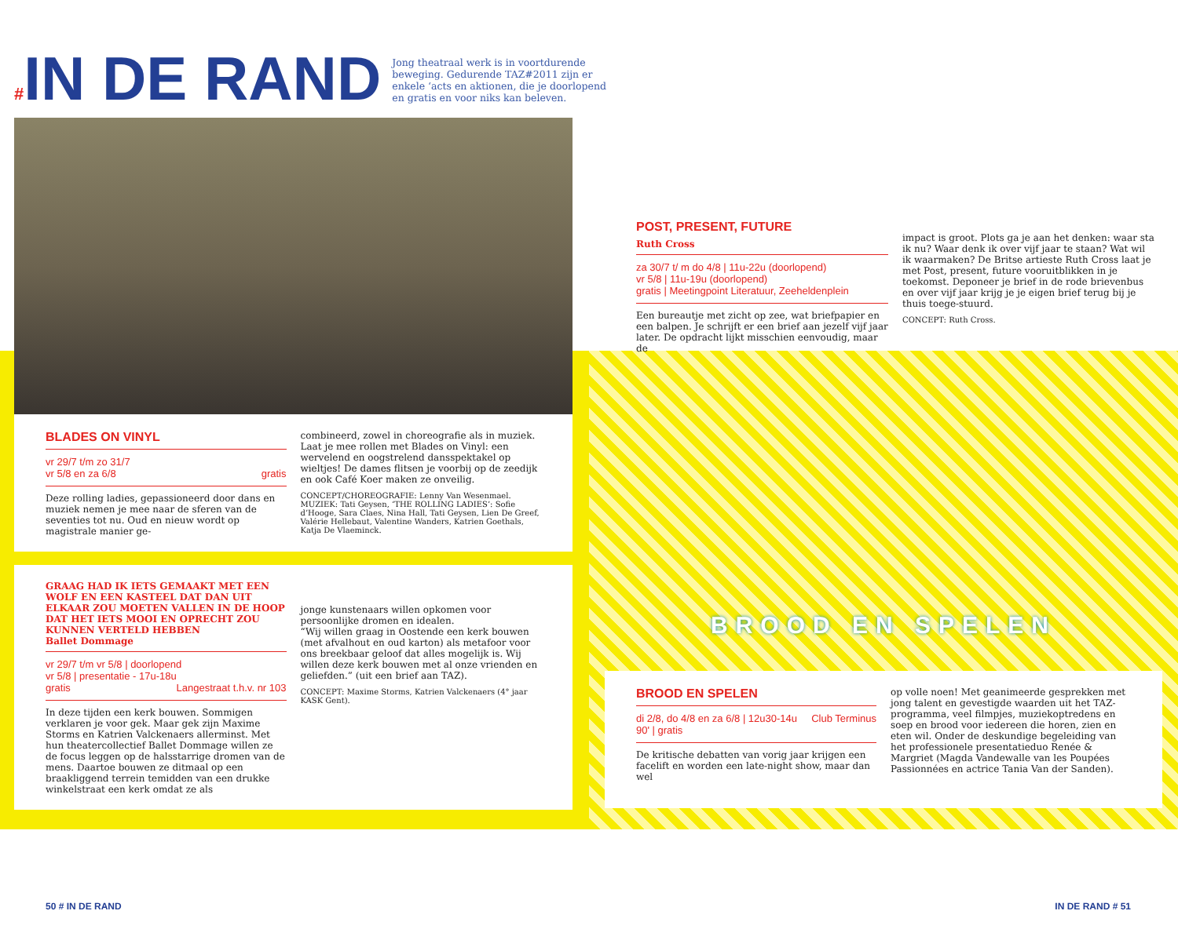#IN DE RAND
Jong theatraal werk is in voortdurende beweging. Gedurende TAZ#2011 zijn er enkele ‘acts en aktionen, die je doorlopend en gratis en voor niks kan beleven.
POST, PRESENT, FUTURE
Ruth Cross
za 30/7 t/ m do 4/8 | 11u-22u (doorlopend)
vr 5/8 | 11u-19u (doorlopend)
gratis | Meetingpoint Literatuur, Zeeheldenplein
Een bureautje met zicht op zee, wat briefpapier en een balpen. Je schrijft er een brief aan jezelf vijf jaar later. De opdracht lijkt misschien eenvoudig, maar de
impact is groot. Plots ga je aan het denken: waar sta ik nu? Waar denk ik over vijf jaar te staan? Wat wil ik waarmaken? De Britse artieste Ruth Cross laat je met Post, present, future vooruitblikken in je toekomst. Deponeer je brief in de rode brievenbus en over vijf jaar krijg je je eigen brief terug bij je thuis toege-stuurd.
CONCEPT: Ruth Cross.
BLADES ON VINYL
vr 29/7 t/m zo 31/7
vr 5/8 en za 6/8 gratis
Deze rolling ladies, gepassioneerd door dans en muziek nemen je mee naar de sferen van de seventies tot nu. Oud en nieuw wordt op magistrale manier ge-
combineerd, zowel in choreografie als in muziek. Laat je mee rollen met Blades on Vinyl: een wervelend en oogstrelend dansspektakel op wieltjes! De dames flitsen je voorbij op de zeedijk en ook Café Koer maken ze onveilig.
CONCEPT/CHOREOGRAFIE: Lenny Van Wesenmael. MUZIEK: Tati Geysen, ‘THE ROLLING LADIES’: Sofie d’Hooge, Sara Claes, Nina Hall, Tati Geysen, Lien De Greef, Valérie Hellebaut, Valentine Wanders, Katrien Goethals, Katja De Vlaeminck.
GRAAG HAD IK IETS GEMAAKT MET EEN WOLF EN EEN KASTEEL DAT DAN UIT ELKAAR ZOU MOETEN VALLEN IN DE HOOP DAT HET IETS MOOI EN OPRECHT ZOU KUNNEN VERTELD HEBBEN
Ballet Dommage
vr 29/7 t/m vr 5/8 | doorlopend
vr 5/8 | presentatie - 17u-18u
gratis Langestraat t.h.v. nr 103
In deze tijden een kerk bouwen. Sommigen verklaren je voor gek. Maar gek zijn Maxime Storms en Katrien Valckenaers allerminst. Met hun theatercollectief Ballet Dommage willen ze de focus leggen op de halsstarrige dromen van de mens. Daartoe bouwen ze ditmaal op een braakliggend terrein temidden van een drukke winkelstraat een kerk omdat ze als
jonge kunstenaars willen opkomen voor persoonlijke dromen en idealen.
“Wij willen graag in Oostende een kerk bouwen (met afvalhout en oud karton) als metafoor voor ons breekbaar geloof dat alles mogelijk is. Wij willen deze kerk bouwen met al onze vrienden en geliefden.” (uit een brief aan TAZ).
CONCEPT: Maxime Storms, Katrien Valckenaers (4° jaar KASK Gent).
BROOD EN SPELEN
BROOD EN SPELEN
di 2/8, do 4/8 en za 6/8 | 12u30-14u Club Terminus
90' | gratis
De kritische debatten van vorig jaar krijgen een facelift en worden een late-night show, maar dan wel
op volle noen! Met geanimeerde gesprekken met jong talent en gevestigde waarden uit het TAZ-programma, veel filmpjes, muziekoptredens en soep en brood voor iedereen die horen, zien en eten wil. Onder de deskundige begeleiding van het professionele presentatieduo Renée & Margriet (Magda Vandewalle van les Poupées Passionnées en actrice Tania Van der Sanden).
50 # IN DE RAND IN DE RAND # 51